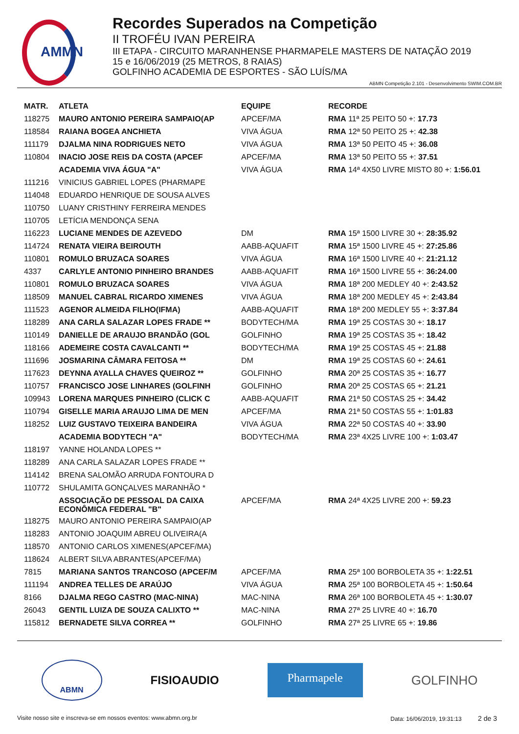AMMN
Recordes Superados na Competição
II TROFÉU IVAN PEREIRA
III ETAPA - CIRCUITO MARANHENSE PHARMAPELE MASTERS DE NATAÇÃO 2019
15 e 16/06/2019 (25 METROS, 8 RAIAS)
GOLFINHO ACADEMIA DE ESPORTES - SÃO LUÍS/MA
ABMN Competição 2.101 - Desenvolvimento SWIM.COM.BR
| MATR. | ATLETA | EQUIPE | RECORDE |
| --- | --- | --- | --- |
| 118275 | MAURO ANTONIO PEREIRA SAMPAIO(AP | APCEF/MA | RMA 11ª 25 PEITO 50 +: 17.73 |
| 118584 | RAIANA BOGEA ANCHIETA | VIVA ÁGUA | RMA 12ª 50 PEITO 25 +: 42.38 |
| 111179 | DJALMA NINA RODRIGUES NETO | VIVA ÁGUA | RMA 13ª 50 PEITO 45 +: 36.08 |
| 110804 | INACIO JOSE REIS DA COSTA (APCEF | APCEF/MA | RMA 13ª 50 PEITO 55 +: 37.51 |
| | ACADEMIA VIVA ÁGUA "A" | VIVA ÁGUA | RMA 14ª 4X50 LIVRE MISTO 80 +: 1:56.01 |
| 111216 | VINICIUS GABRIEL LOPES (PHARMAPE | | |
| 114048 | EDUARDO HENRIQUE DE SOUSA ALVES | | |
| 110750 | LUANY CRISTHINY FERREIRA MENDES | | |
| 110705 | LETÍCIA MENDONÇA SENA | | |
| 116223 | LUCIANE MENDES DE AZEVEDO | DM | RMA 15ª 1500 LIVRE 30 +: 28:35.92 |
| 114724 | RENATA VIEIRA BEIROUTH | AABB-AQUAFIT | RMA 15ª 1500 LIVRE 45 +: 27:25.86 |
| 110801 | ROMULO BRUZACA SOARES | VIVA ÁGUA | RMA 16ª 1500 LIVRE 40 +: 21:21.12 |
| 4337 | CARLYLE ANTONIO PINHEIRO BRANDES | AABB-AQUAFIT | RMA 16ª 1500 LIVRE 55 +: 36:24.00 |
| 110801 | ROMULO BRUZACA SOARES | VIVA ÁGUA | RMA 18ª 200 MEDLEY 40 +: 2:43.52 |
| 118509 | MANUEL CABRAL RICARDO XIMENES | VIVA ÁGUA | RMA 18ª 200 MEDLEY 45 +: 2:43.84 |
| 111523 | AGENOR ALMEIDA FILHO(IFMA) | AABB-AQUAFIT | RMA 18ª 200 MEDLEY 55 +: 3:37.84 |
| 118289 | ANA CARLA SALAZAR LOPES FRADE ** | BODYTECH/MA | RMA 19ª 25 COSTAS 30 +: 18.17 |
| 110149 | DANIELLE DE ARAUJO BRANDÃO (GOL | GOLFINHO | RMA 19ª 25 COSTAS 35 +: 18.42 |
| 118166 | ADEMEIRE COSTA CAVALCANTI ** | BODYTECH/MA | RMA 19ª 25 COSTAS 45 +: 21.88 |
| 111696 | JOSMARINA CÂMARA FEITOSA ** | DM | RMA 19ª 25 COSTAS 60 +: 24.61 |
| 117623 | DEYNNA AYALLA CHAVES QUEIROZ ** | GOLFINHO | RMA 20ª 25 COSTAS 35 +: 16.77 |
| 110757 | FRANCISCO JOSE LINHARES (GOLFINH | GOLFINHO | RMA 20ª 25 COSTAS 65 +: 21.21 |
| 109943 | LORENA MARQUES PINHEIRO (CLICK C | AABB-AQUAFIT | RMA 21ª 50 COSTAS 25 +: 34.42 |
| 110794 | GISELLE MARIA ARAUJO LIMA DE MEN | APCEF/MA | RMA 21ª 50 COSTAS 55 +: 1:01.83 |
| 118252 | LUIZ GUSTAVO TEIXEIRA BANDEIRA | VIVA ÁGUA | RMA 22ª 50 COSTAS 40 +: 33.90 |
| | ACADEMIA BODYTECH "A" | BODYTECH/MA | RMA 23ª 4X25 LIVRE 100 +: 1:03.47 |
| 118197 | YANNE HOLANDA LOPES ** | | |
| 118289 | ANA CARLA SALAZAR LOPES FRADE ** | | |
| 114142 | BRENA SALOMÃO ARRUDA FONTOURA D | | |
| 110772 | SHULAMITA GONÇALVES MARANHÃO * | | |
| | ASSOCIAÇÃO DE PESSOAL DA CAIXA ECONÔMICA FEDERAL "B" | APCEF/MA | RMA 24ª 4X25 LIVRE 200 +: 59.23 |
| 118275 | MAURO ANTONIO PEREIRA SAMPAIO(AP | | |
| 118283 | ANTONIO JOAQUIM ABREU OLIVEIRA(A | | |
| 118570 | ANTONIO CARLOS XIMENES(APCEF/MA) | | |
| 118624 | ALBERT SILVA ABRANTES(APCEF/MA) | | |
| 7815 | MARIANA SANTOS TRANCOSO (APCEF/M | APCEF/MA | RMA 25ª 100 BORBOLETA 35 +: 1:22.51 |
| 111194 | ANDREA TELLES DE ARAÚJO | VIVA ÁGUA | RMA 25ª 100 BORBOLETA 45 +: 1:50.64 |
| 8166 | DJALMA REGO CASTRO (MAC-NINA) | MAC-NINA | RMA 26ª 100 BORBOLETA 45 +: 1:30.07 |
| 26043 | GENTIL LUIZA DE SOUZA CALIXTO ** | MAC-NINA | RMA 27ª 25 LIVRE 40 +: 16.70 |
| 115812 | BERNADETE SILVA CORREA ** | GOLFINHO | RMA 27ª 25 LIVRE 65 +: 19.86 |
ABMN
FISIOAUDIO
Pharmapele
GOLFINHO
Visite nosso site e inscreva-se em nossos eventos: www.abmn.org.br Data: 16/06/2019, 19:31:13 2 de 3